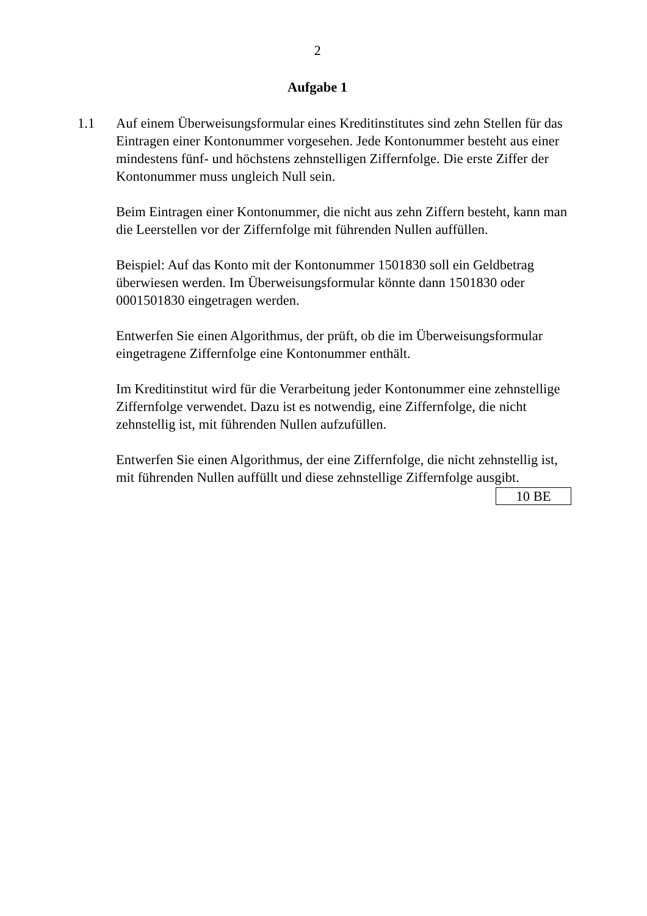2
Aufgabe 1
1.1 Auf einem Überweisungsformular eines Kreditinstitutes sind zehn Stellen für das Eintragen einer Kontonummer vorgesehen. Jede Kontonummer besteht aus einer mindestens fünf- und höchstens zehnstelligen Ziffernfolge. Die erste Ziffer der Kontonummer muss ungleich Null sein.
Beim Eintragen einer Kontonummer, die nicht aus zehn Ziffern besteht, kann man die Leerstellen vor der Ziffernfolge mit führenden Nullen auffüllen.
Beispiel: Auf das Konto mit der Kontonummer 1501830 soll ein Geldbetrag überwiesen werden. Im Überweisungsformular könnte dann 1501830 oder 0001501830 eingetragen werden.
Entwerfen Sie einen Algorithmus, der prüft, ob die im Überweisungsformular eingetragene Ziffernfolge eine Kontonummer enthält.
Im Kreditinstitut wird für die Verarbeitung jeder Kontonummer eine zehnstellige Ziffernfolge verwendet. Dazu ist es notwendig, eine Ziffernfolge, die nicht zehnstellig ist, mit führenden Nullen aufzufüllen.
Entwerfen Sie einen Algorithmus, der eine Ziffernfolge, die nicht zehnstellig ist, mit führenden Nullen auffüllt und diese zehnstellige Ziffernfolge ausgibt.
10 BE